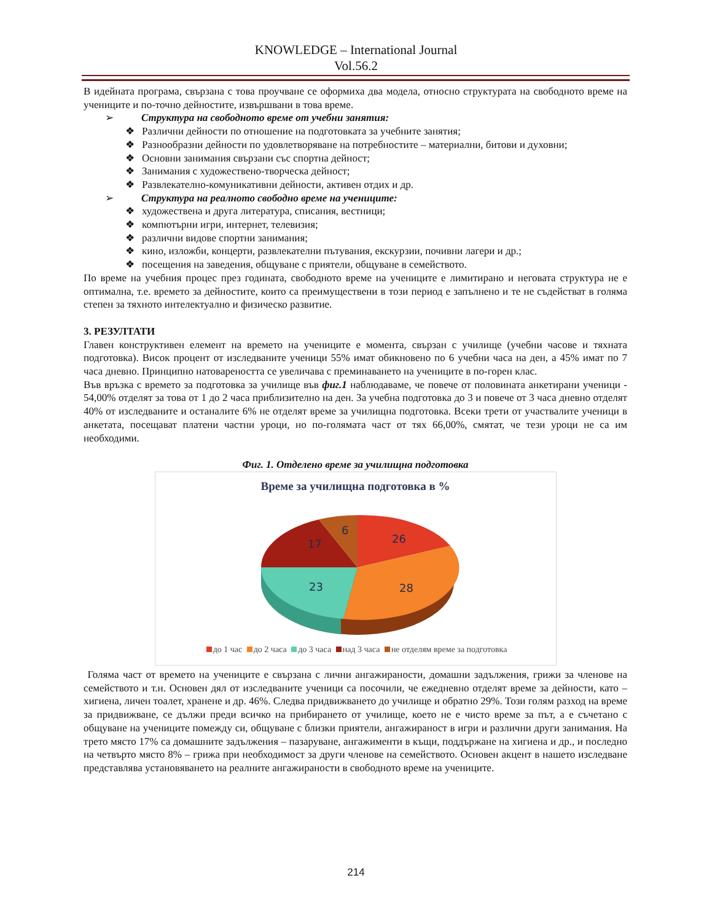KNOWLEDGE – International Journal
Vol.56.2
В идейната програма, свързана с това проучване се оформиха два модела, относно структурата на свободното време на учениците и по-точно дейностите, извършвани в това време.
➢ Структура на свободното време от учебни занятия:
❖ Различни дейности по отношение на подготовката за учебните занятия;
❖ Разнообразни дейности по удовлетворяване на потребностите – материални, битови и духовни;
❖ Основни занимания свързани със спортна дейност;
❖ Занимания с художествено-творческа дейност;
❖ Развлекателно-комуникативни дейности, активен отдих и др.
➢ Структура на реалното свободно време на учениците:
❖ художествена и друга литература, списания, вестници;
❖ компютърни игри, интернет, телевизия;
❖ различни видове спортни занимания;
❖ кино, изложби, концерти, развлекателни пътувания, екскурзии, почивни лагери и др.;
❖ посещения на заведения, общуване с приятели, общуване в семейството.
По време на учебния процес през годината, свободното време на учениците е лимитирано и неговата структура не е оптимална, т.е. времето за дейностите, които са преимуществени в този период е запълнено и те не съдействат в голяма степен за тяхното интелектуално и физическо развитие.
3. РЕЗУЛТАТИ
Главен конструктивен елемент на времето на учениците е момента, свързан с училище (учебни часове и тяхната подготовка). Висок процент от изследваните ученици 55% имат обикновено по 6 учебни часа на ден, а 45% имат по 7 часа дневно. Принципно натовареността се увеличава с преминаването на учениците в по-горен клас.
Във връзка с времето за подготовка за училище във фиг.1 наблюдаваме, че повече от половината анкетирани ученици - 54,00% отделят за това от 1 до 2 часа приблизително на ден. За учебна подготовка до 3 и повече от 3 часа дневно отделят 40% от изследваните и останалите 6% не отделят време за училищна подготовка. Всеки трети от участвалите ученици в анкетата, посещават платени частни уроци, но по-голямата част от тях 66,00%, смятат, че тези уроци не са им необходими.
Фиг. 1. Отделено време за училищна подготовка
Време за училищна подготовка в %
26
28
23
17
6
до 1 час до 2 часа до 3 часа над 3 часа не отделям време за подготовка
Голяма част от времето на учениците е свързана с лични ангажираности, домашни задължения, грижи за членове на семейството и т.н. Основен дял от изследваните ученици са посочили, че ежедневно отделят време за дейности, като – хигиена, личен тоалет, хранене и др. 46%. Следва придвижването до училище и обратно 29%. Този голям разход на време за придвижване, се дължи преди всичко на прибирането от училище, което не е чисто време за път, а е съчетано с общуване на учениците помежду си, общуване с близки приятели, ангажираност в игри и различни други занимания. На трето място 17% са домашните задължения – пазаруване, ангажименти в къщи, поддържане на хигиена и др., и последно на четвърто място 8% – грижа при необходимост за други членове на семейството. Основен акцент в нашето изследване представлява установяването на реалните ангажираности в свободното време на учениците.
214